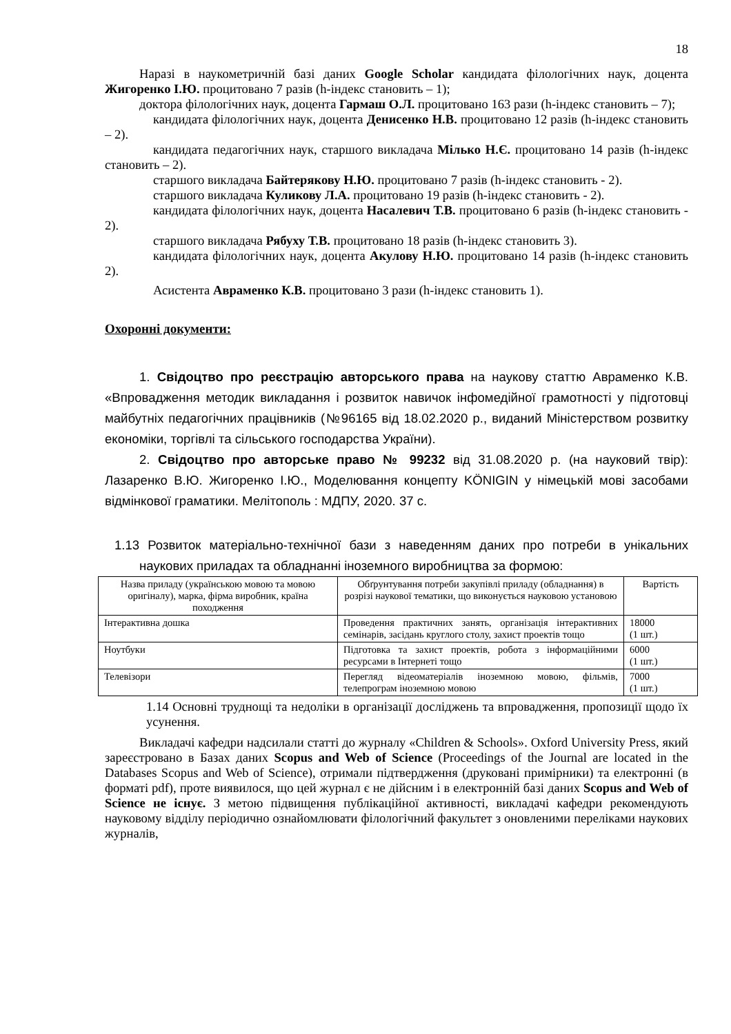18
Наразі в наукометричній базі даних Google Scholar кандидата філологічних наук, доцента Жигоренко І.Ю. процитовано 7 разів (h-індекс становить – 1);
доктора філологічних наук, доцента Гармаш О.Л. процитовано 163 рази (h-індекс становить – 7);
кандидата філологічних наук, доцента Денисенко Н.В. процитовано 12 разів (h-індекс становить – 2).
кандидата педагогічних наук, старшого викладача Мілько Н.Є. процитовано 14 разів (h-індекс становить – 2).
старшого викладача Байтерякову Н.Ю. процитовано 7 разів (h-індекс становить - 2).
старшого викладача Куликову Л.А. процитовано 19 разів (h-індекс становить - 2).
кандидата філологічних наук, доцента Насалевич Т.В. процитовано 6 разів (h-індекс становить - 2).
старшого викладача Рябуху Т.В. процитовано 18 разів (h-індекс становить 3).
кандидата філологічних наук, доцента Акулову Н.Ю. процитовано 14 разів (h-індекс становить 2).
Асистента Авраменко К.В. процитовано 3 рази (h-індекс становить 1).
Охоронні документи:
1. Свідоцтво про реєстрацію авторського права на наукову статтю Авраменко К.В. «Впровадження методик викладання і розвиток навичок інфомедійної грамотності у підготовці майбутніх педагогічних працівників (№96165 від 18.02.2020 р., виданий Міністерством розвитку економіки, торгівлі та сільського господарства України).
2. Свідоцтво про авторське право № 99232 від 31.08.2020 р. (на науковий твір): Лазаренко В.Ю. Жигоренко І.Ю., Моделювання концепту KÖNIGIN у німецькій мові засобами відмінкової граматики. Мелітополь : МДПУ, 2020. 37 с.
1.13 Розвиток матеріально-технічної бази з наведенням даних про потреби в унікальних наукових приладах та обладнанні іноземного виробництва за формою:
| Назва приладу (українською мовою та мовою оригіналу), марка, фірма виробник, країна походження | Обґрунтування потреби закупівлі приладу (обладнання) в розрізі наукової тематики, що виконується науковою установою | Вартість |
| --- | --- | --- |
| Інтерактивна дошка | Проведення практичних занять, організація інтерактивних семінарів, засідань круглого столу, захист проектів тощо | 18000 (1 шт.) |
| Ноутбуки | Підготовка та захист проектів, робота з інформаційними ресурсами в Інтернеті тощо | 6000 (1 шт.) |
| Телевізори | Перегляд відеоматеріалів іноземною мовою, фільмів, телепрограм іноземною мовою | 7000 (1 шт.) |
1.14 Основні труднощі та недоліки в організації досліджень та впровадження, пропозиції щодо їх усунення.
Викладачі кафедри надсилали статті до журналу «Children & Schools». Oxford University Press, який зареєстровано в Базах даних Scopus and Web of Science (Proceedings of the Journal are located in the Databases Scopus and Web of Science), отримали підтвердження (друковані примірники) та електронні (в форматі pdf), проте виявилося, що цей журнал є не дійсним і в електронній базі даних Scopus and Web of Science не існує. З метою підвищення публікаційної активності, викладачі кафедри рекомендують науковому відділу періодично ознайомлювати філологічний факультет з оновленими переліками наукових журналів,